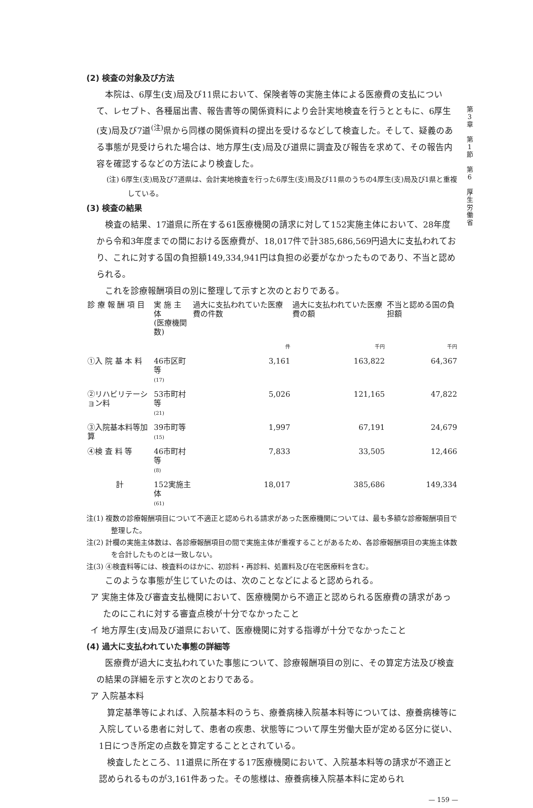第
3
章
第
1
節
第
6
厚
生
労
働
省
(2) 検査の対象及び方法
本院は、6厚生(支)局及び11県において、保険者等の実施主体による医療費の支払について、レセプト、各種届出書、報告書等の関係資料により会計実地検査を行うとともに、6厚生(支)局及び7道<sup>(注)</sup>県から同様の関係資料の提出を受けるなどして検査した。そして、疑義のある事態が見受けられた場合は、地方厚生(支)局及び道県に調査及び報告を求めて、その報告内容を確認するなどの方法により検査した。
(注) 6厚生(支)局及び7道県は、会計実地検査を行った6厚生(支)局及び11県のうちの4厚生(支)局及び1県と重複している。
(3) 検査の結果
検査の結果、17道県に所在する61医療機関の請求に対して152実施主体において、28年度から令和3年度までの間における医療費が、18,017件で計385,686,569円過大に支払われており、これに対する国の負担額149,334,941円は負担の必要がなかったものであり、不当と認められる。
これを診療報酬項目の別に整理して示すと次のとおりである。
| 診 療 報 酬 項 目 | 実 施 主 体 (医療機関数) | 過大に支払われていた医療費の件数 | 過大に支払われていた医療費の額 | 不当と認める国の負担額 |
| --- | --- | --- | --- | --- |
| | | 件 | 千円 | 千円 |
| ①入 院 基 本 料 | 46市区町等 (17) | 3,161 | 163,822 | 64,367 |
| ②リハビリテーション料 | 53市町村等 (21) | 5,026 | 121,165 | 47,822 |
| ③入院基本料等加算 | 39市町等 (15) | 1,997 | 67,191 | 24,679 |
| ④検 査 料 等 | 46市町村等 (8) | 7,833 | 33,505 | 12,466 |
| 計 | 152実施主体 (61) | 18,017 | 385,686 | 149,334 |
注(1) 複数の診療報酬項目について不適正と認められる請求があった医療機関については、最も多額な診療報酬項目で整理した。
注(2) 計欄の実施主体数は、各診療報酬項目の間で実施主体が重複することがあるため、各診療報酬項目の実施主体数を合計したものとは一致しない。
注(3) ④検査料等には、検査料のほかに、初診料・再診料、処置料及び在宅医療料を含む。
このような事態が生じていたのは、次のことなどによると認められる。
ア 実施主体及び審査支払機関において、医療機関から不適正と認められる医療費の請求があったのにこれに対する審査点検が十分でなかったこと
イ 地方厚生(支)局及び道県において、医療機関に対する指導が十分でなかったこと
(4) 過大に支払われていた事態の詳細等
医療費が過大に支払われていた事態について、診療報酬項目の別に、その算定方法及び検査の結果の詳細を示すと次のとおりである。
ア 入院基本料
算定基準等によれば、入院基本料のうち、療養病棟入院基本料等については、療養病棟等に入院している患者に対して、患者の疾患、状態等について厚生労働大臣が定める区分に従い、1日につき所定の点数を算定することとされている。
検査したところ、11道県に所在する17医療機関において、入院基本料等の請求が不適正と認められるものが3,161件あった。その態様は、療養病棟入院基本料に定められ
— 159 —